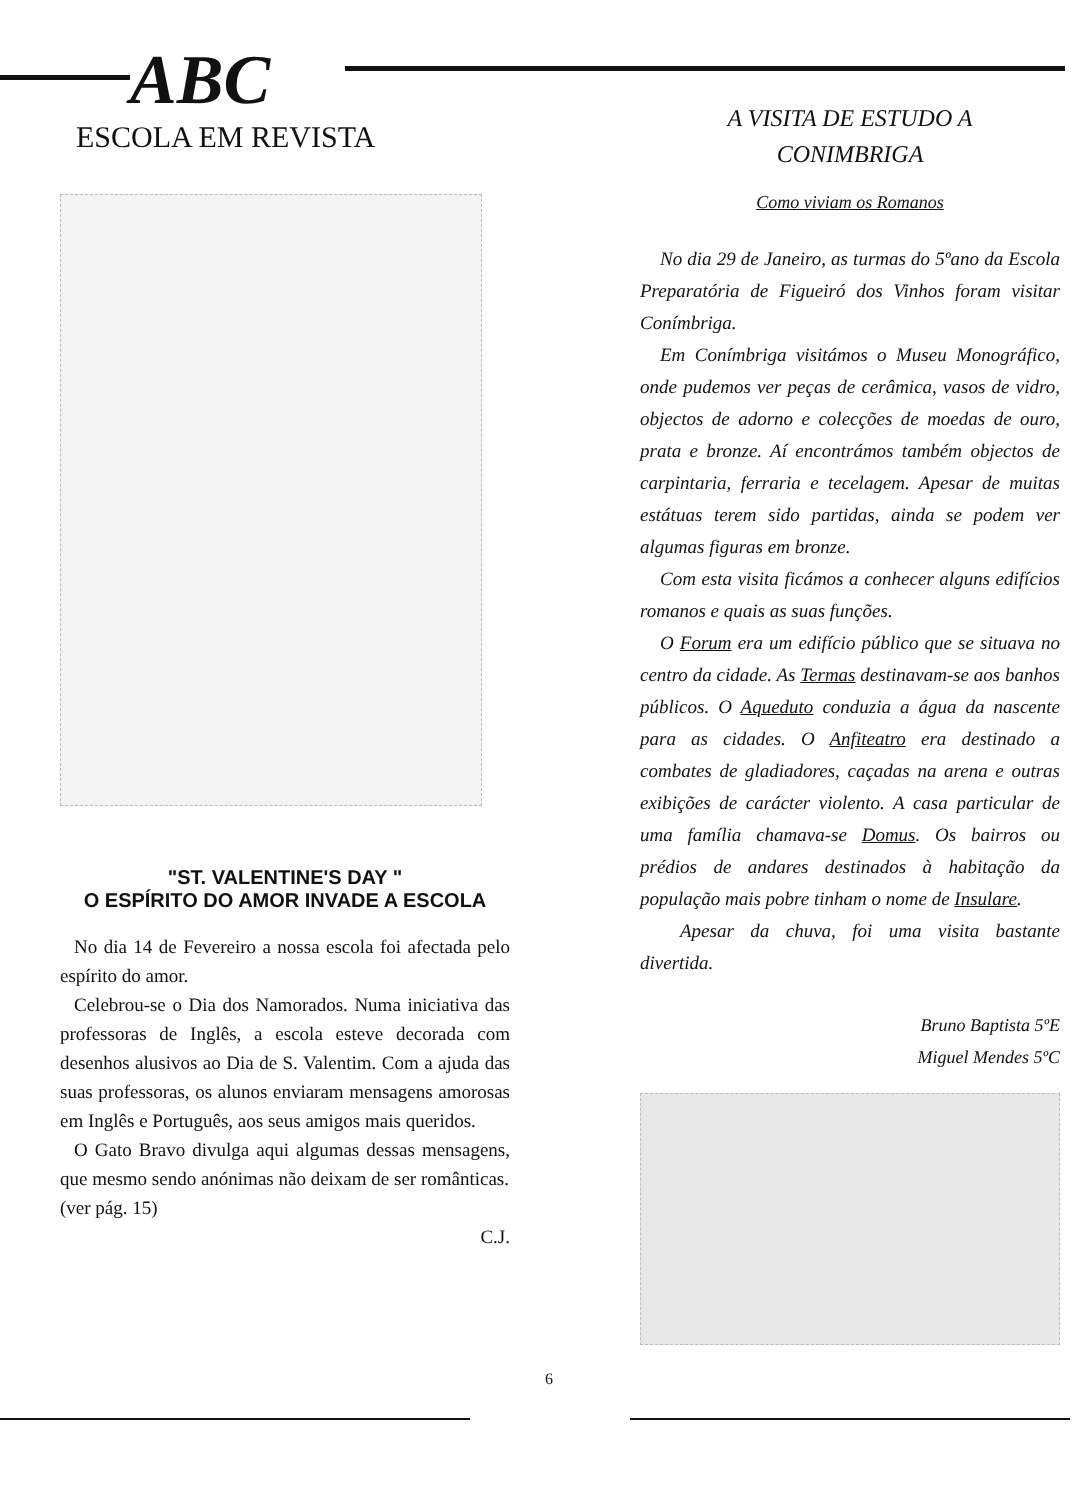ABC
ESCOLA EM REVISTA
"ST. VALENTINE'S DAY "
O ESPÍRITO DO AMOR INVADE A ESCOLA
No dia 14 de Fevereiro a nossa escola foi afectada pelo espírito do amor.
Celebrou-se o Dia dos Namorados. Numa iniciativa das professoras de Inglês, a escola esteve decorada com desenhos alusivos ao Dia de S. Valentim. Com a ajuda das suas professoras, os alunos enviaram mensagens amorosas em Inglês e Português, aos seus amigos mais queridos.
O Gato Bravo divulga aqui algumas dessas mensagens, que mesmo sendo anónimas não deixam de ser românticas.
(ver pág. 15)
C.J.
A VISITA DE ESTUDO A
CONIMBRIGA
Como viviam os Romanos
No dia 29 de Janeiro, as turmas do 5ºano da Escola Preparatória de Figueiró dos Vinhos foram visitar Conímbriga.
Em Conímbriga visitámos o Museu Monográfico, onde pudemos ver peças de cerâmica, vasos de vidro, objectos de adorno e colecções de moedas de ouro, prata e bronze. Aí encontrámos também objectos de carpintaria, ferraria e tecelagem. Apesar de muitas estátuas terem sido partidas, ainda se podem ver algumas figuras em bronze.
Com esta visita ficámos a conhecer alguns edifícios romanos e quais as suas funções.
O Forum era um edifício público que se situava no centro da cidade. As Termas destinavam-se aos banhos públicos. O Aqueduto conduzia a água da nascente para as cidades. O Anfiteatro era destinado a combates de gladiadores, caçadas na arena e outras exibições de carácter violento. A casa particular de uma família chamava-se Domus. Os bairros ou prédios de andares destinados à habitação da população mais pobre tinham o nome de Insulare.
Apesar da chuva, foi uma visita bastante divertida.
Bruno Baptista 5ºE
Miguel Mendes 5ºC
6